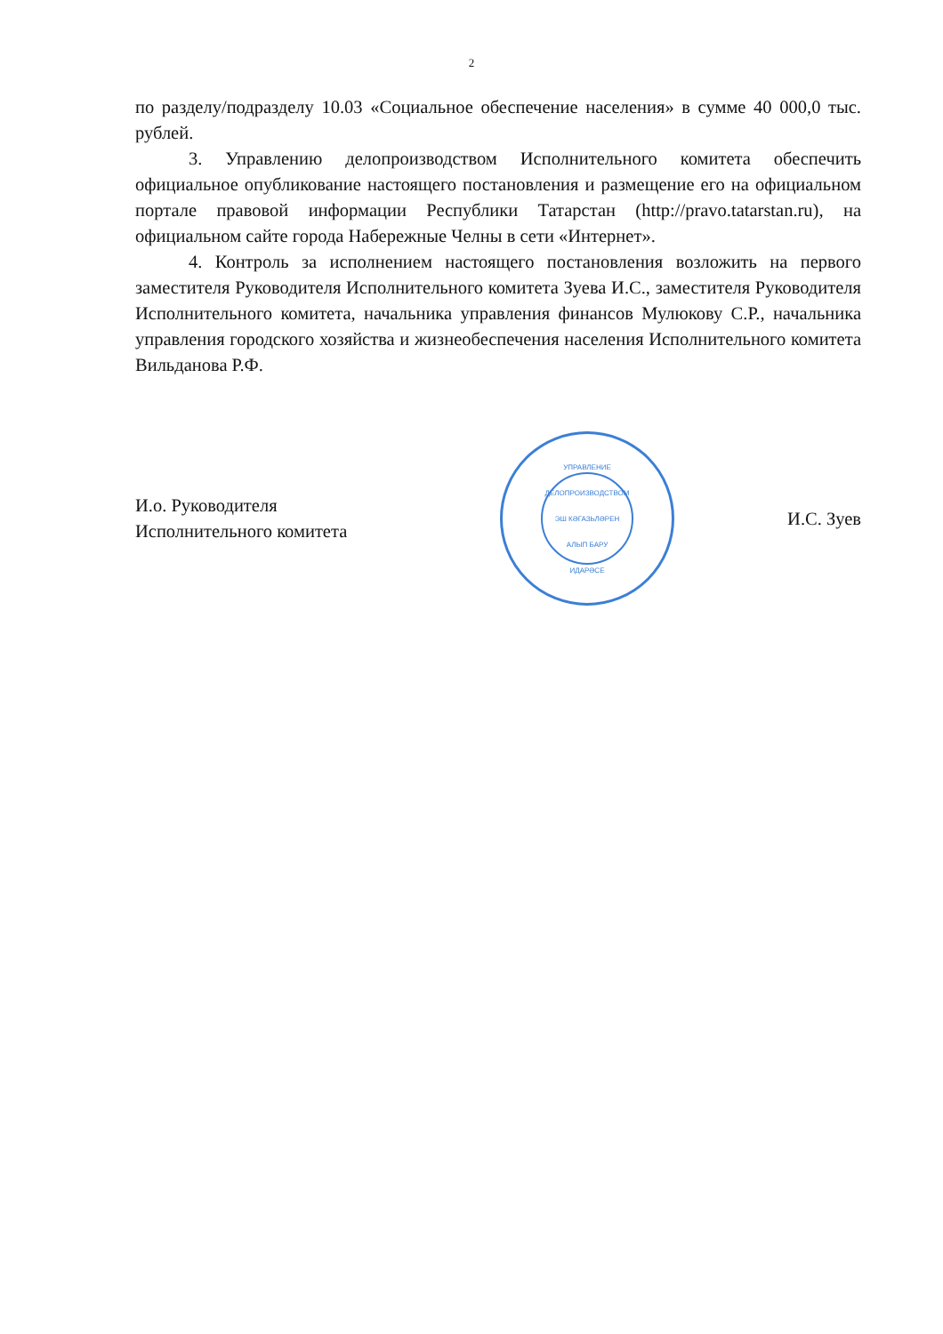2
по разделу/подразделу 10.03 «Социальное обеспечение населения» в сумме 40 000,0 тыс. рублей.
3. Управлению делопроизводством Исполнительного комитета обеспечить официальное опубликование настоящего постановления и размещение его на официальном портале правовой информации Республики Татарстан (http://pravo.tatarstan.ru), на официальном сайте города Набережные Челны в сети «Интернет».
4. Контроль за исполнением настоящего постановления возложить на первого заместителя Руководителя Исполнительного комитета Зуева И.С., заместителя Руководителя Исполнительного комитета, начальника управления финансов Мулюкову С.Р., начальника управления городского хозяйства и жизнеобеспечения населения Исполнительного комитета Вильданова Р.Ф.
И.о. Руководителя
Исполнительного комитета
УПРАВЛЕНИЕ
ДЕЛОПРОИЗВОДСТВОМ
ЭШ КӘГАЗЬЛӘРЕН
АЛЫП БАРУ
ИДАРӘСЕ
И.С. Зуев